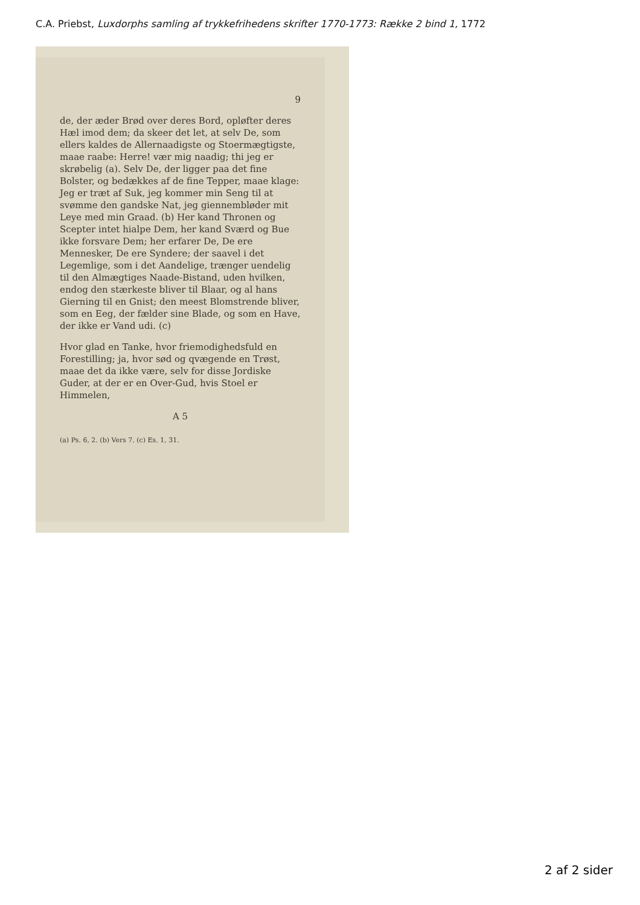C.A. Priebst, Luxdorphs samling af trykkefrihedens skrifter 1770-1773: Række 2 bind 1, 1772
9
de, der æder Brød over deres Bord, opløfter deres Hæl imod dem; da skeer det let, at selv De, som ellers kaldes de Allernaadigste og Stoermægtigste, maae raabe: Herre! vær mig naadig; thi jeg er skrøbelig (a). Selv De, der ligger paa det fine Bolster, og bedækkes af de fine Tepper, maae klage: Jeg er træt af Suk, jeg kommer min Seng til at svømme den gandske Nat, jeg giennembløder mit Leye med min Graad. (b) Her kand Thronen og Scepter intet hialpe Dem, her kand Sværd og Bue ikke forsvare Dem; her erfarer De, De ere Mennesker, De ere Syndere; der saavel i det Legemlige, som i det Aandelige, trænger uendelig til den Almægtiges Naade-Bistand, uden hvilken, endog den stærkeste bliver til Blaar, og al hans Gierning til en Gnist; den meest Blomstrende bliver, som en Eeg, der fælder sine Blade, og som en Have, der ikke er Vand udi. (c)
Hvor glad en Tanke, hvor friemodighedsfuld en Forestilling; ja, hvor sød og qvægende en Trøst, maae det da ikke være, selv for disse Jordiske Guder, at der er en Over-Gud, hvis Stoel er Himmelen,
A 5
(a) Ps. 6, 2. (b) Vers 7. (c) Es. 1, 31.
2 af 2 sider